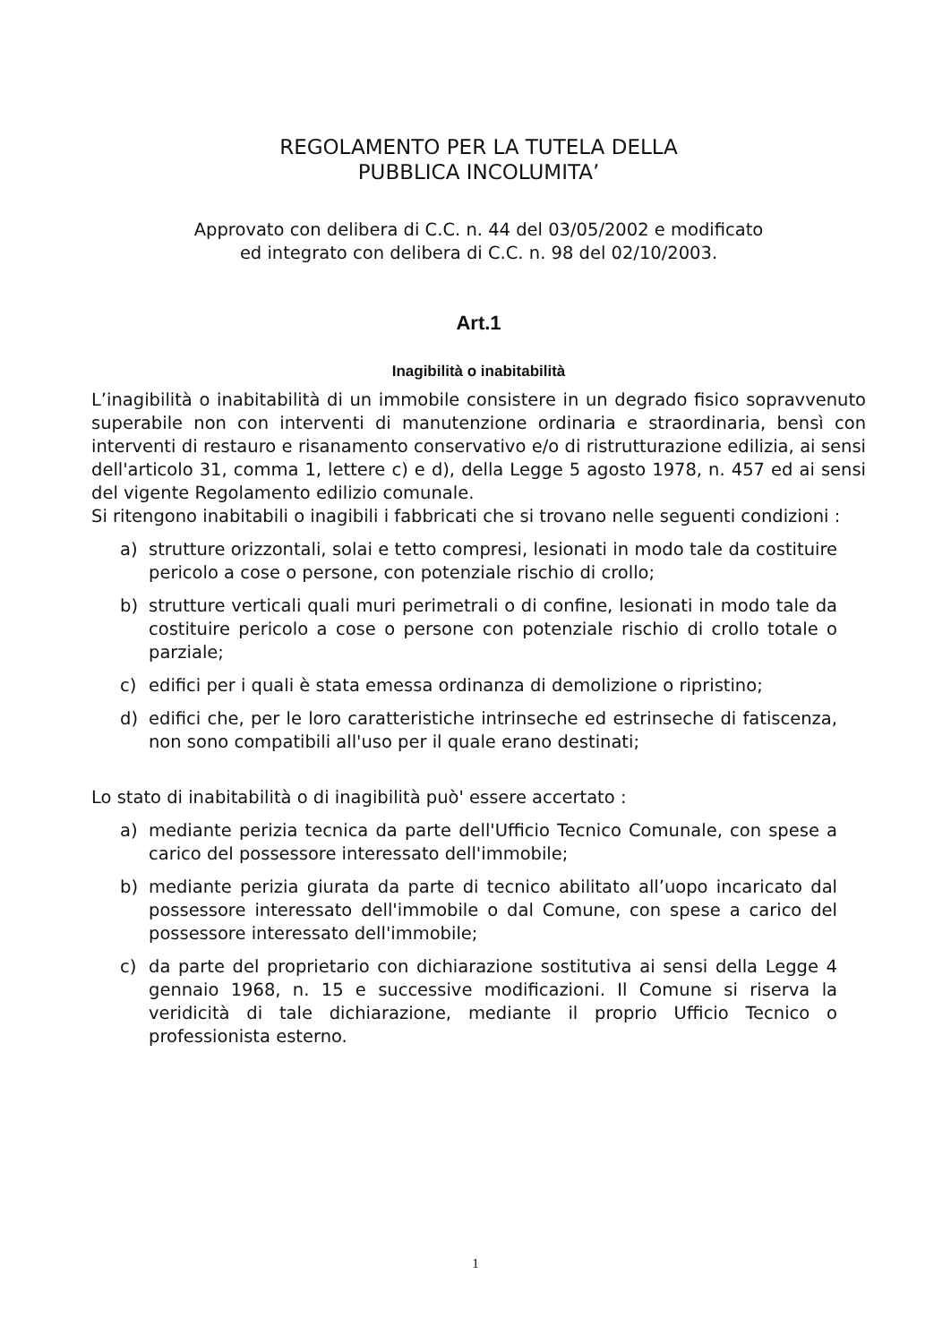REGOLAMENTO PER LA TUTELA DELLA
PUBBLICA INCOLUMITA’
Approvato con delibera di C.C. n. 44 del 03/05/2002 e modificato
ed integrato con delibera di C.C. n. 98 del 02/10/2003.
Art.1
Inagibilità o inabitabilità
L’inagibilità o inabitabilità di un immobile consistere in un degrado fisico sopravvenuto superabile non con interventi di manutenzione ordinaria e straordinaria, bensì con interventi di restauro e risanamento conservativo e/o di ristrutturazione edilizia, ai sensi dell'articolo 31, comma 1, lettere c) e d), della Legge 5 agosto 1978, n. 457 ed ai sensi del vigente Regolamento edilizio comunale.
Si ritengono inabitabili o inagibili i fabbricati che si trovano nelle seguenti condizioni :
a) strutture orizzontali, solai e tetto compresi, lesionati in modo tale da costituire pericolo a cose o persone, con potenziale rischio di crollo;
b) strutture verticali quali muri perimetrali o di confine, lesionati in modo tale da costituire pericolo a cose o persone con potenziale rischio di crollo totale o parziale;
c) edifici per i quali è stata emessa ordinanza di demolizione o ripristino;
d) edifici che, per le loro caratteristiche intrinseche ed estrinseche di fatiscenza, non sono compatibili all'uso per il quale erano destinati;
Lo stato di inabitabilità o di inagibilità può' essere accertato :
a) mediante perizia tecnica da parte dell'Ufficio Tecnico Comunale, con spese a carico del possessore interessato dell'immobile;
b) mediante perizia giurata da parte di tecnico abilitato all’uopo incaricato dal possessore interessato dell'immobile o dal Comune, con spese a carico del possessore interessato dell'immobile;
c) da parte del proprietario con dichiarazione sostitutiva ai sensi della Legge 4 gennaio 1968, n. 15 e successive modificazioni. Il Comune si riserva la veridicità di tale dichiarazione, mediante il proprio Ufficio Tecnico o professionista esterno.
1